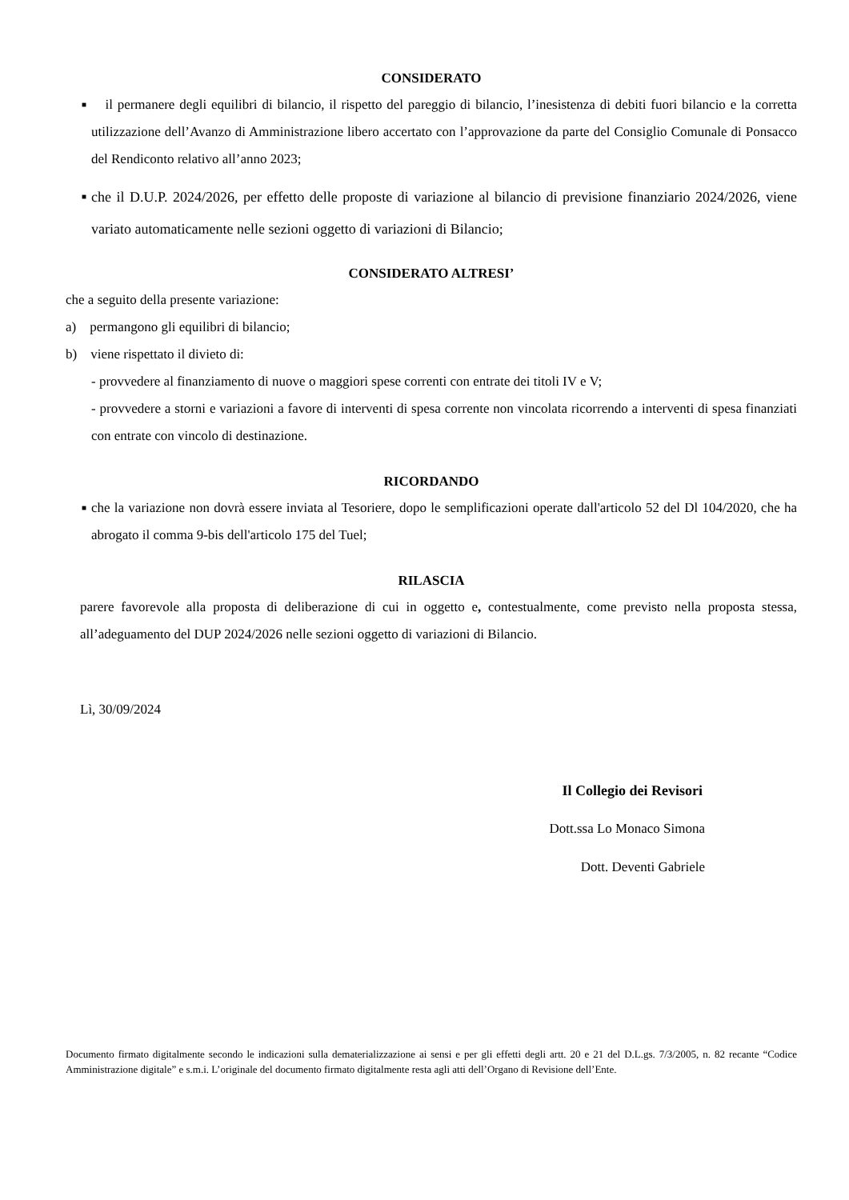CONSIDERATO
■
il permanere degli equilibri di bilancio, il rispetto del pareggio di bilancio, l’inesistenza di debiti fuori bilancio e la corretta utilizzazione dell’Avanzo di Amministrazione libero accertato con l’approvazione da parte del Consiglio Comunale di Ponsacco del Rendiconto relativo all’anno 2023;
■
che il D.U.P. 2024/2026, per effetto delle proposte di variazione al bilancio di previsione finanziario 2024/2026, viene variato automaticamente nelle sezioni oggetto di variazioni di Bilancio;
CONSIDERATO ALTRESI’
che a seguito della presente variazione:
a) permangono gli equilibri di bilancio;
b) viene rispettato il divieto di:
- provvedere al finanziamento di nuove o maggiori spese correnti con entrate dei titoli IV e V;
- provvedere a storni e variazioni a favore di interventi di spesa corrente non vincolata ricorrendo a interventi di spesa finanziati con entrate con vincolo di destinazione.
RICORDANDO
■
che la variazione non dovrà essere inviata al Tesoriere, dopo le semplificazioni operate dall'articolo 52 del Dl 104/2020, che ha abrogato il comma 9-bis dell'articolo 175 del Tuel;
RILASCIA
parere favorevole alla proposta di deliberazione di cui in oggetto e, contestualmente, come previsto nella proposta stessa, all’adeguamento del DUP 2024/2026 nelle sezioni oggetto di variazioni di Bilancio.
Lì, 30/09/2024
Il Collegio dei Revisori
Dott.ssa Lo Monaco Simona
Dott. Deventi Gabriele
Documento firmato digitalmente secondo le indicazioni sulla dematerializzazione ai sensi e per gli effetti degli artt. 20 e 21 del D.L.gs. 7/3/2005, n. 82 recante “Codice Amministrazione digitale” e s.m.i. L’originale del documento firmato digitalmente resta agli atti dell’Organo di Revisione dell’Ente.